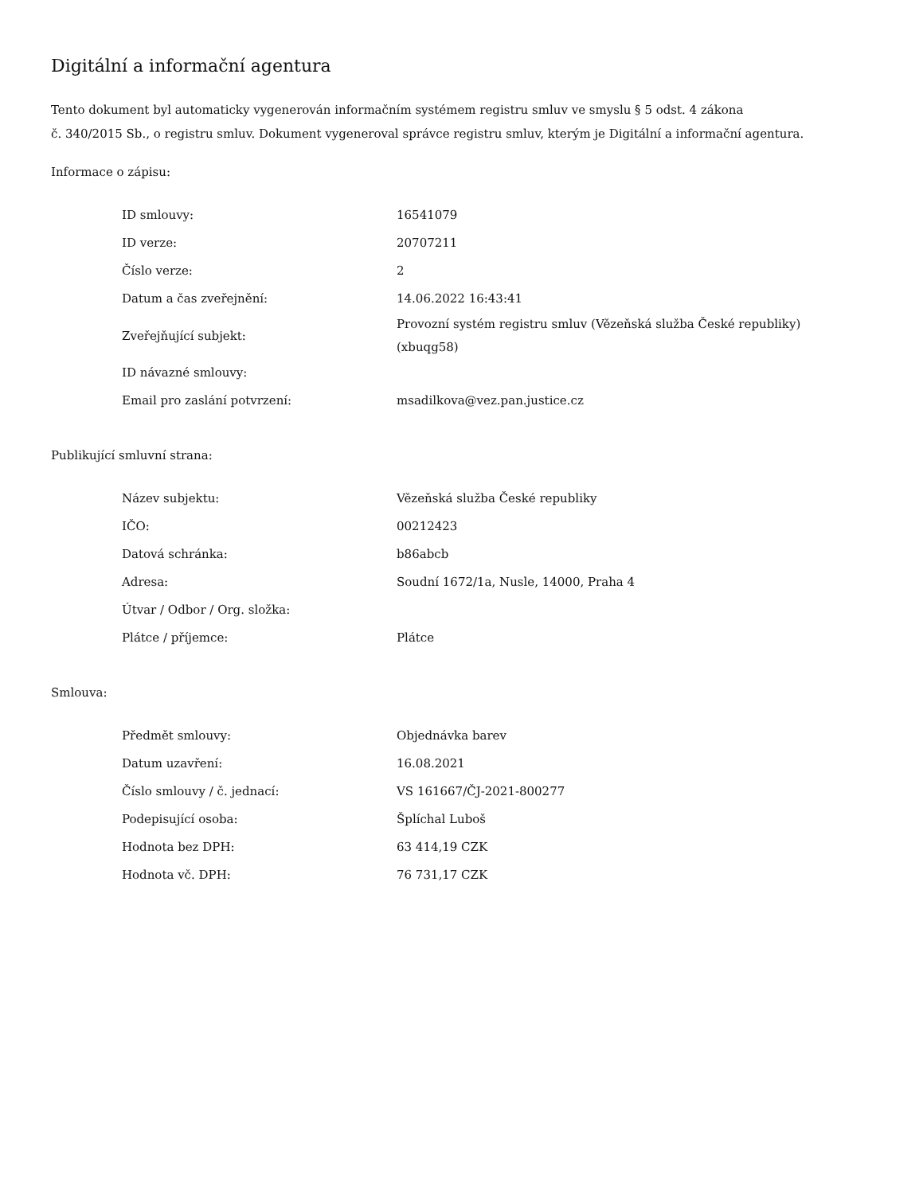Digitální a informační agentura
Tento dokument byl automaticky vygenerován informačním systémem registru smluv ve smyslu § 5 odst. 4 zákona
č. 340/2015 Sb., o registru smluv. Dokument vygeneroval správce registru smluv, kterým je Digitální a informační agentura.
Informace o zápisu:
| ID smlouvy: | 16541079 |
| ID verze: | 20707211 |
| Číslo verze: | 2 |
| Datum a čas zveřejnění: | 14.06.2022 16:43:41 |
| Zveřejňující subjekt: | Provozní systém registru smluv (Vězeňská služba České republiky) (xbuqg58) |
| ID návazné smlouvy: | |
| Email pro zaslání potvrzení: | msadilkova@vez.pan.justice.cz |
Publikující smluvní strana:
| Název subjektu: | Vězeňská služba České republiky |
| IČO: | 00212423 |
| Datová schránka: | b86abcb |
| Adresa: | Soudní 1672/1a, Nusle, 14000, Praha 4 |
| Útvar / Odbor / Org. složka: | |
| Plátce / příjemce: | Plátce |
Smlouva:
| Předmět smlouvy: | Objednávka barev |
| Datum uzavření: | 16.08.2021 |
| Číslo smlouvy / č. jednací: | VS 161667/ČJ-2021-800277 |
| Podepisující osoba: | Šplíchal Luboš |
| Hodnota bez DPH: | 63 414,19 CZK |
| Hodnota vč. DPH: | 76 731,17 CZK |